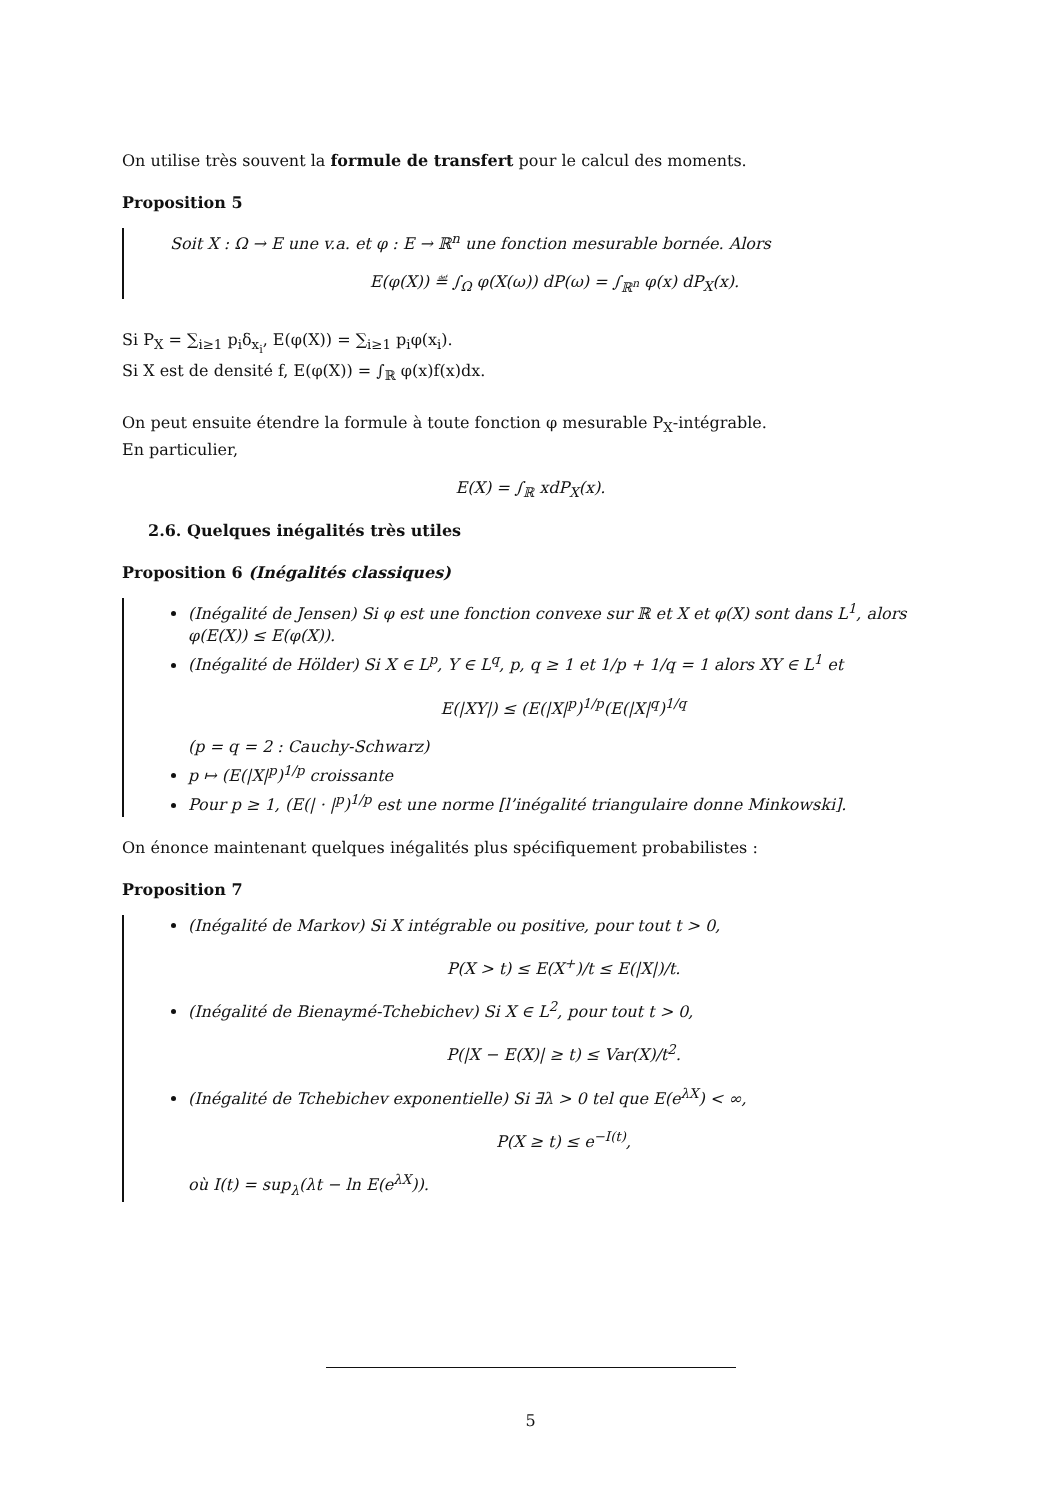On utilise très souvent la formule de transfert pour le calcul des moments.
Proposition 5
Soit X : Ω → E une v.a. et φ : E → ℝ<sup>n</sup> une fonction mesurable bornée. Alors
E(φ(X)) ≝ ∫<sub>Ω</sub> φ(X(ω)) dP(ω) = ∫<sub>ℝ<sup>n</sup></sub> φ(x) dP<sub>X</sub>(x).
Si P<sub>X</sub> = ∑<sub>i≥1</sub> p<sub>i</sub>δ<sub>x<sub>i</sub></sub>, E(φ(X)) = ∑<sub>i≥1</sub> p<sub>i</sub>φ(x<sub>i</sub>).
Si X est de densité f, E(φ(X)) = ∫<sub>ℝ</sub> φ(x)f(x)dx.
On peut ensuite étendre la formule à toute fonction φ mesurable P<sub>X</sub>-intégrable.
En particulier,
E(X) = ∫<sub>ℝ</sub> xdP<sub>X</sub>(x).
2.6. Quelques inégalités très utiles
Proposition 6 (Inégalités classiques)
(Inégalité de Jensen) Si φ est une fonction convexe sur ℝ et X et φ(X) sont dans L<sup>1</sup>, alors φ(E(X)) ≤ E(φ(X)).
(Inégalité de Hölder) Si X ∈ L<sup>p</sup>, Y ∈ L<sup>q</sup>, p, q ≥ 1 et 1/p + 1/q = 1 alors XY ∈ L<sup>1</sup> et
E(|XY|) ≤ (E(|X|<sup>p</sup>)<sup>1/p</sup>(E(|X|<sup>q</sup>)<sup>1/q</sup>
(p = q = 2 : Cauchy-Schwarz)
p ↦ (E(|X|<sup>p</sup>)<sup>1/p</sup> croissante
Pour p ≥ 1, (E(| · |<sup>p</sup>)<sup>1/p</sup> est une norme [l’inégalité triangulaire donne Minkowski].
On énonce maintenant quelques inégalités plus spécifiquement probabilistes :
Proposition 7
(Inégalité de Markov) Si X intégrable ou positive, pour tout t > 0,
P(X > t) ≤ E(X<sup>+</sup>)/t ≤ E(|X|)/t.
(Inégalité de Bienaymé-Tchebichev) Si X ∈ L<sup>2</sup>, pour tout t > 0,
P(|X − E(X)| ≥ t) ≤ Var(X)/t<sup>2</sup>.
(Inégalité de Tchebichev exponentielle) Si ∃λ > 0 tel que E(e<sup>λX</sup>) < ∞,
P(X ≥ t) ≤ e<sup>−I(t)</sup>,
où I(t) = sup<sub>λ</sub>(λt − ln E(e<sup>λX</sup>)).
5